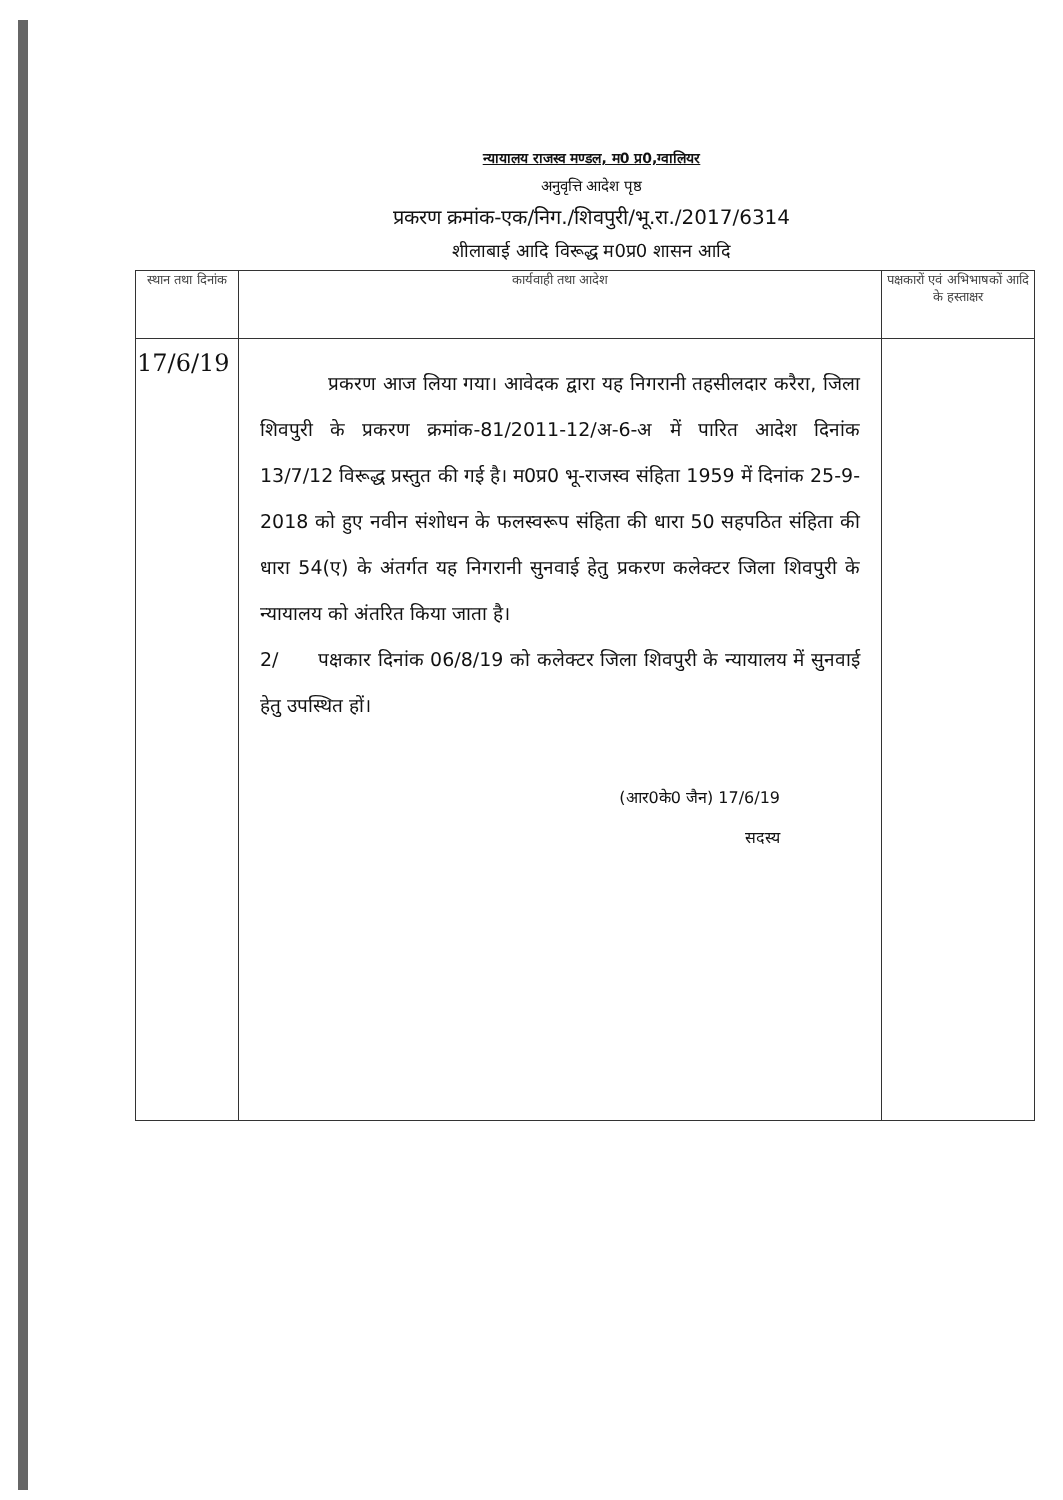न्यायालय राजस्व मण्डल, म0 प्र0,ग्वालियर
अनुवृत्ति आदेश पृष्ठ
प्रकरण क्रमांक-एक/निग./शिवपुरी/भू.रा./2017/6314
शीलाबाई आदि विरूद्ध म0प्र0 शासन आदि
| स्थान तथा दिनांक | कार्यवाही तथा आदेश | पक्षकारों एवं अभिभाषकों आदि के हस्ताक्षर |
| --- | --- | --- |
| 17/6/19 | प्रकरण आज लिया गया। आवेदक द्वारा यह निगरानी तहसीलदार करैरा, जिला शिवपुरी के प्रकरण क्रमांक-81/2011-12/अ-6-अ में पारित आदेश दिनांक 13/7/12 विरूद्ध प्रस्तुत की गई है। म0प्र0 भू-राजस्व संहिता 1959 में दिनांक 25-9-2018 को हुए नवीन संशोधन के फलस्वरूप संहिता की धारा 50 सहपठित संहिता की धारा 54(ए) के अंतर्गत यह निगरानी सुनवाई हेतु प्रकरण कलेक्टर जिला शिवपुरी के न्यायालय को अंतरित किया जाता है। 2/ पक्षकार दिनांक 06/8/19 को कलेक्टर जिला शिवपुरी के न्यायालय में सुनवाई हेतु उपस्थित हों। (आर0के0 जैन) 17/6/19 सदस्य | |